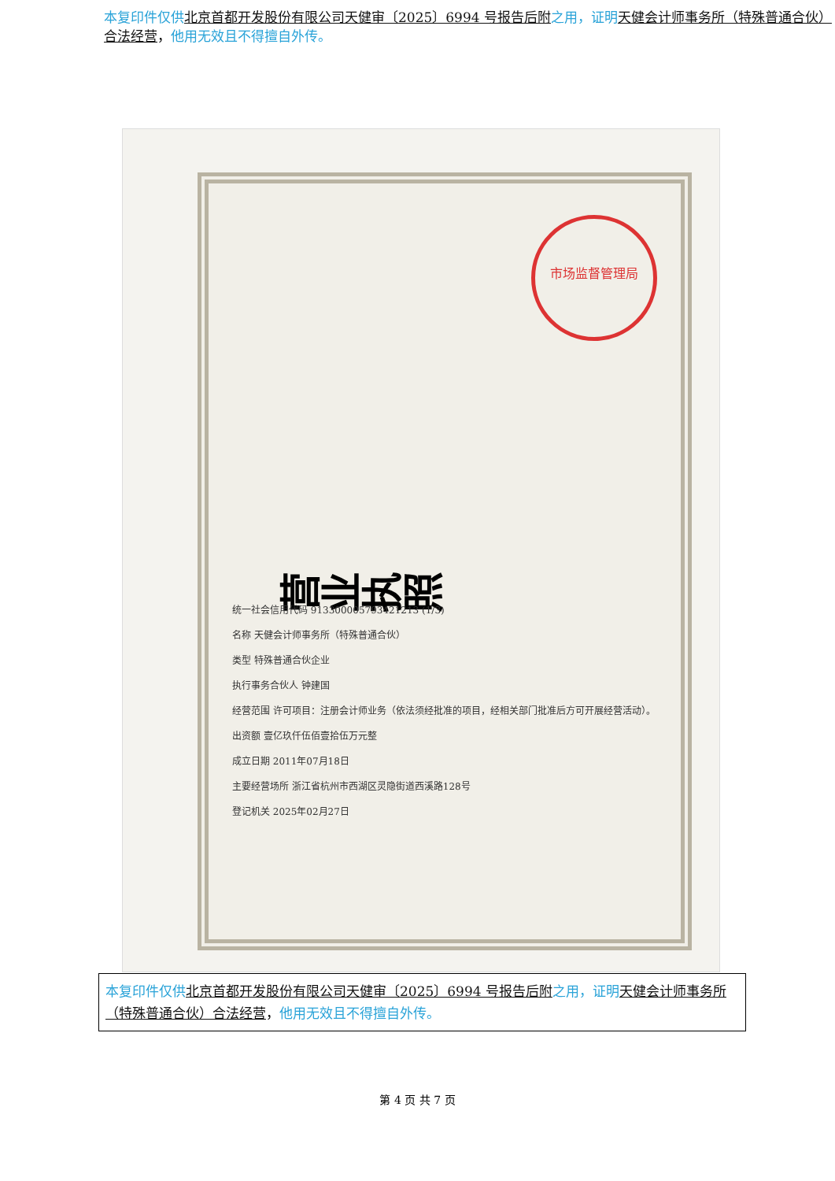本复印件仅供 北京首都开发股份有限公司天健审〔2025〕6994 号报告后附 之用，证明 天健会计师事务所（特殊普通合伙）合法经营，他用无效且不得擅自外传。
营业执照
市场监督管理局
统一社会信用代码 913300005793421213 (1/3)
名称 天健会计师事务所（特殊普通合伙）
类型 特殊普通合伙企业
执行事务合伙人 钟建国
经营范围 许可项目：注册会计师业务（依法须经批准的项目，经相关部门批准后方可开展经营活动）。
出资额 壹亿玖仟伍佰壹拾伍万元整
成立日期 2011年07月18日
主要经营场所 浙江省杭州市西湖区灵隐街道西溪路128号
登记机关 2025年02月27日
本复印件仅供 北京首都开发股份有限公司天健审〔2025〕6994 号报告后附 之用，证明 天健会计师事务所（特殊普通合伙）合法经营，他用无效且不得擅自外传。
第 4 页 共 7 页